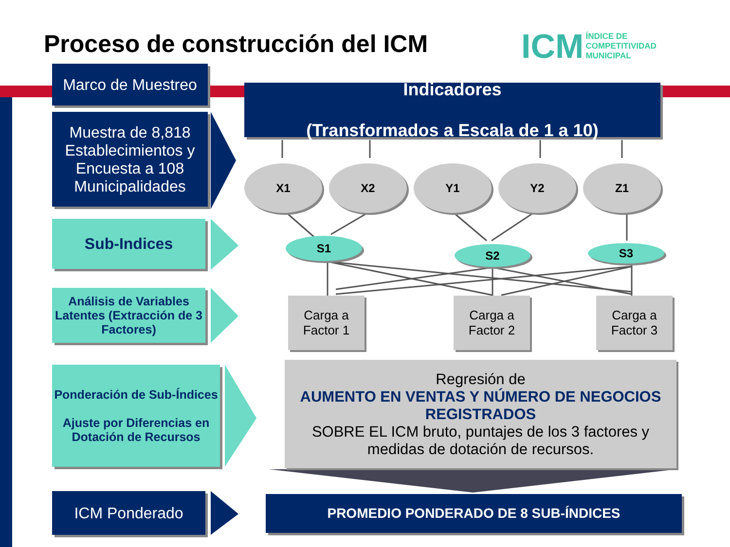Proceso de construcción del ICM
ICM ÍNDICE DE
COMPETITIVIDAD
MUNICIPAL
Marco de Muestreo
Muestra de 8,818 Establecimientos y Encuesta a 108 Municipalidades
Sub-Indices
Análisis de Variables Latentes (Extracción de 3 Factores)
Ponderación de Sub-Índices
Ajuste por Diferencias en Dotación de Recursos
ICM Ponderado
Indicadores
(Transformados a Escala de 1 a 10)
X1 X2 Y1 Y2 Z1
S1
S2 S3
Carga a
Factor 1
Carga a
Factor 2
Carga a
Factor 3
Regresión de
AUMENTO EN VENTAS Y NÚMERO DE NEGOCIOS REGISTRADOS
SOBRE EL ICM bruto, puntajes de los 3 factores y medidas de dotación de recursos.
PROMEDIO PONDERADO DE 8 SUB-ÍNDICES